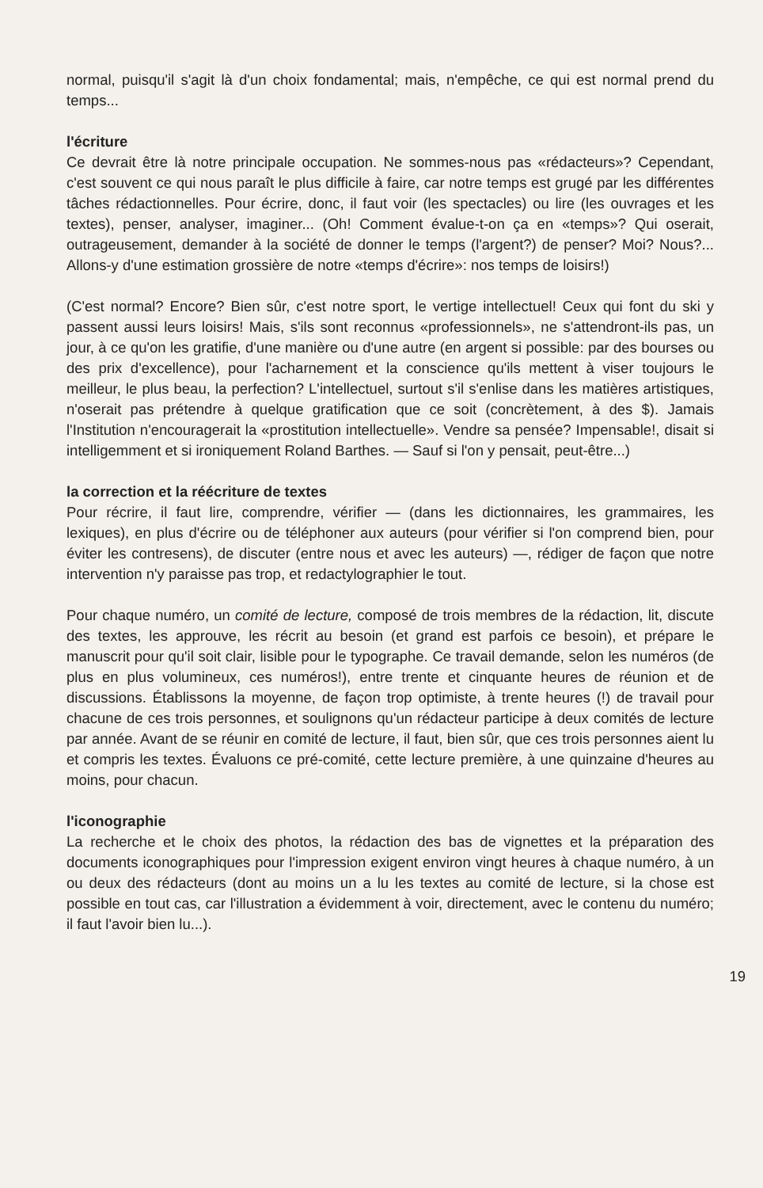normal, puisqu'il s'agit là d'un choix fondamental; mais, n'empêche, ce qui est normal prend du temps...
l'écriture
Ce devrait être là notre principale occupation. Ne sommes-nous pas «rédacteurs»? Cependant, c'est souvent ce qui nous paraît le plus difficile à faire, car notre temps est grugé par les différentes tâches rédactionnelles. Pour écrire, donc, il faut voir (les spectacles) ou lire (les ouvrages et les textes), penser, analyser, imaginer... (Oh! Comment évalue-t-on ça en «temps»? Qui oserait, outrageusement, demander à la société de donner le temps (l'argent?) de penser? Moi? Nous?... Allons-y d'une estimation grossière de notre «temps d'écrire»: nos temps de loisirs!)
(C'est normal? Encore? Bien sûr, c'est notre sport, le vertige intellectuel! Ceux qui font du ski y passent aussi leurs loisirs! Mais, s'ils sont reconnus «professionnels», ne s'attendront-ils pas, un jour, à ce qu'on les gratifie, d'une manière ou d'une autre (en argent si possible: par des bourses ou des prix d'excellence), pour l'acharnement et la conscience qu'ils mettent à viser toujours le meilleur, le plus beau, la perfection? L'intellectuel, surtout s'il s'enlise dans les matières artistiques, n'oserait pas prétendre à quelque gratification que ce soit (concrètement, à des $). Jamais l'Institution n'encouragerait la «prostitution intellectuelle». Vendre sa pensée? Impensable!, disait si intelligemment et si ironiquement Roland Barthes. — Sauf si l'on y pensait, peut-être...)
la correction et la réécriture de textes
Pour récrire, il faut lire, comprendre, vérifier — (dans les dictionnaires, les grammaires, les lexiques), en plus d'écrire ou de téléphoner aux auteurs (pour vérifier si l'on comprend bien, pour éviter les contresens), de discuter (entre nous et avec les auteurs) —, rédiger de façon que notre intervention n'y paraisse pas trop, et redactylographier le tout.
Pour chaque numéro, un comité de lecture, composé de trois membres de la rédaction, lit, discute des textes, les approuve, les récrit au besoin (et grand est parfois ce besoin), et prépare le manuscrit pour qu'il soit clair, lisible pour le typographe. Ce travail demande, selon les numéros (de plus en plus volumineux, ces numéros!), entre trente et cinquante heures de réunion et de discussions. Établissons la moyenne, de façon trop optimiste, à trente heures (!) de travail pour chacune de ces trois personnes, et soulignons qu'un rédacteur participe à deux comités de lecture par année. Avant de se réunir en comité de lecture, il faut, bien sûr, que ces trois personnes aient lu et compris les textes. Évaluons ce pré-comité, cette lecture première, à une quinzaine d'heures au moins, pour chacun.
l'iconographie
La recherche et le choix des photos, la rédaction des bas de vignettes et la préparation des documents iconographiques pour l'impression exigent environ vingt heures à chaque numéro, à un ou deux des rédacteurs (dont au moins un a lu les textes au comité de lecture, si la chose est possible en tout cas, car l'illustration a évidemment à voir, directement, avec le contenu du numéro; il faut l'avoir bien lu...).
19